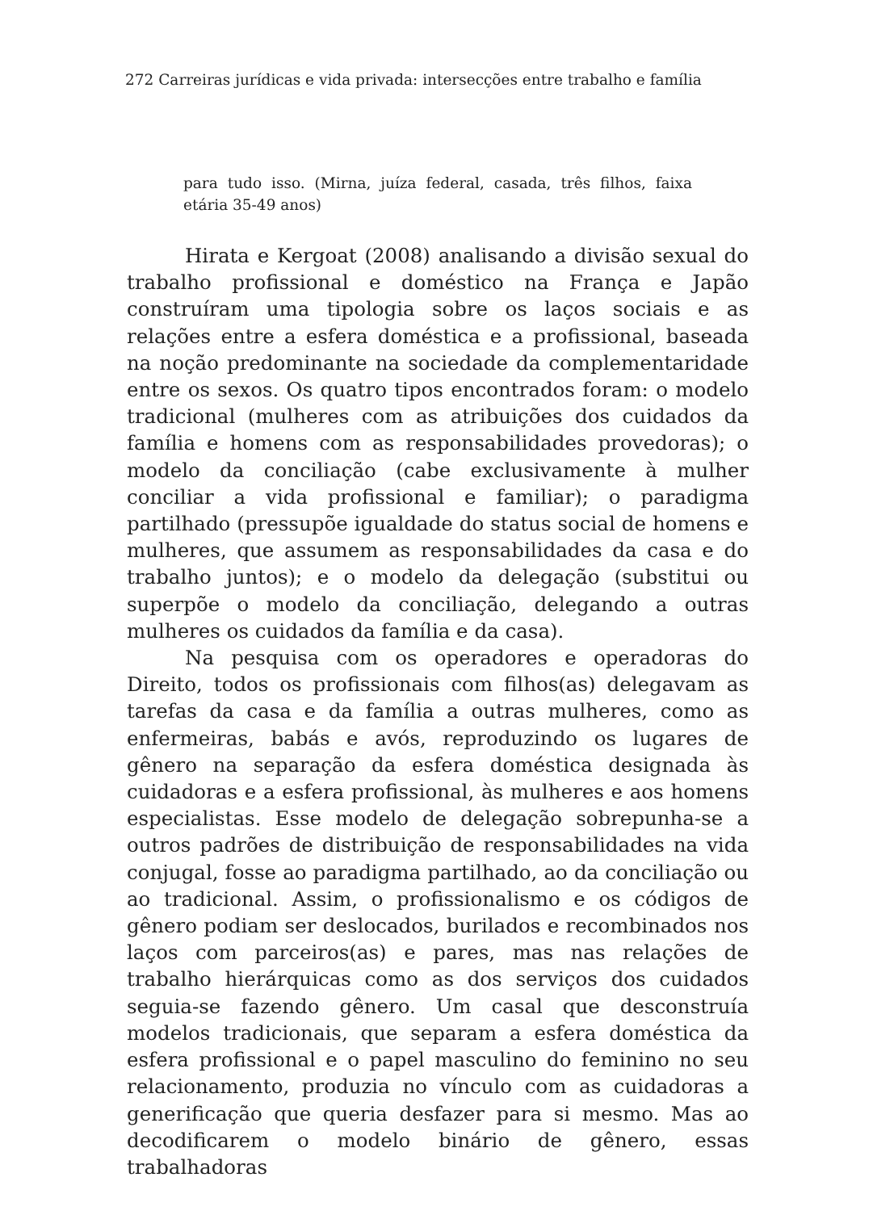272 Carreiras jurídicas e vida privada: intersecções entre trabalho e família
para tudo isso. (Mirna, juíza federal, casada, três filhos, faixa etária 35-49 anos)
Hirata e Kergoat (2008) analisando a divisão sexual do trabalho profissional e doméstico na França e Japão construíram uma tipologia sobre os laços sociais e as relações entre a esfera doméstica e a profissional, baseada na noção predominante na sociedade da complementaridade entre os sexos. Os quatro tipos encontrados foram: o modelo tradicional (mulheres com as atribuições dos cuidados da família e homens com as responsabilidades provedoras); o modelo da conciliação (cabe exclusivamente à mulher conciliar a vida profissional e familiar); o paradigma partilhado (pressupõe igualdade do status social de homens e mulheres, que assumem as responsabilidades da casa e do trabalho juntos); e o modelo da delegação (substitui ou superpõe o modelo da conciliação, delegando a outras mulheres os cuidados da família e da casa).
Na pesquisa com os operadores e operadoras do Direito, todos os profissionais com filhos(as) delegavam as tarefas da casa e da família a outras mulheres, como as enfermeiras, babás e avós, reproduzindo os lugares de gênero na separação da esfera doméstica designada às cuidadoras e a esfera profissional, às mulheres e aos homens especialistas. Esse modelo de delegação sobrepunha-se a outros padrões de distribuição de responsabilidades na vida conjugal, fosse ao paradigma partilhado, ao da conciliação ou ao tradicional. Assim, o profissionalismo e os códigos de gênero podiam ser deslocados, burilados e recombinados nos laços com parceiros(as) e pares, mas nas relações de trabalho hierárquicas como as dos serviços dos cuidados seguia-se fazendo gênero. Um casal que desconstruía modelos tradicionais, que separam a esfera doméstica da esfera profissional e o papel masculino do feminino no seu relacionamento, produzia no vínculo com as cuidadoras a generificação que queria desfazer para si mesmo. Mas ao decodificarem o modelo binário de gênero, essas trabalhadoras